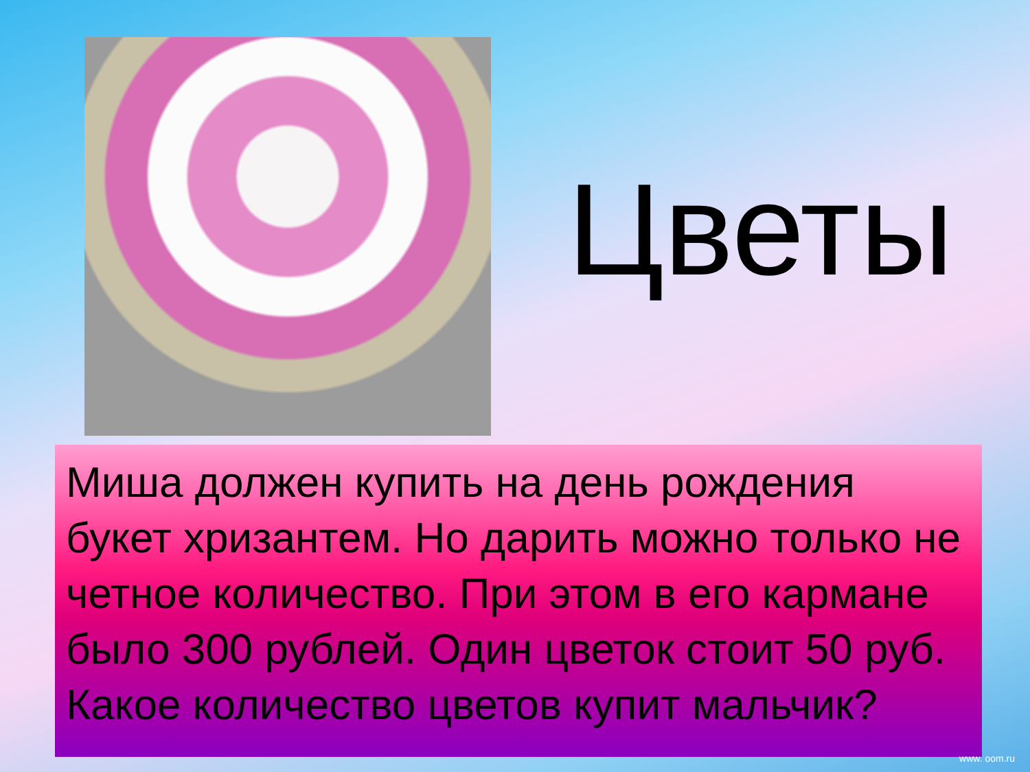Цветы
Миша должен купить на день рождения букет хризантем. Но дарить можно только не четное количество. При этом в его кармане было 300 рублей. Один цветок стоит 50 руб. Какое количество цветов купит мальчик?
www. oom.ru